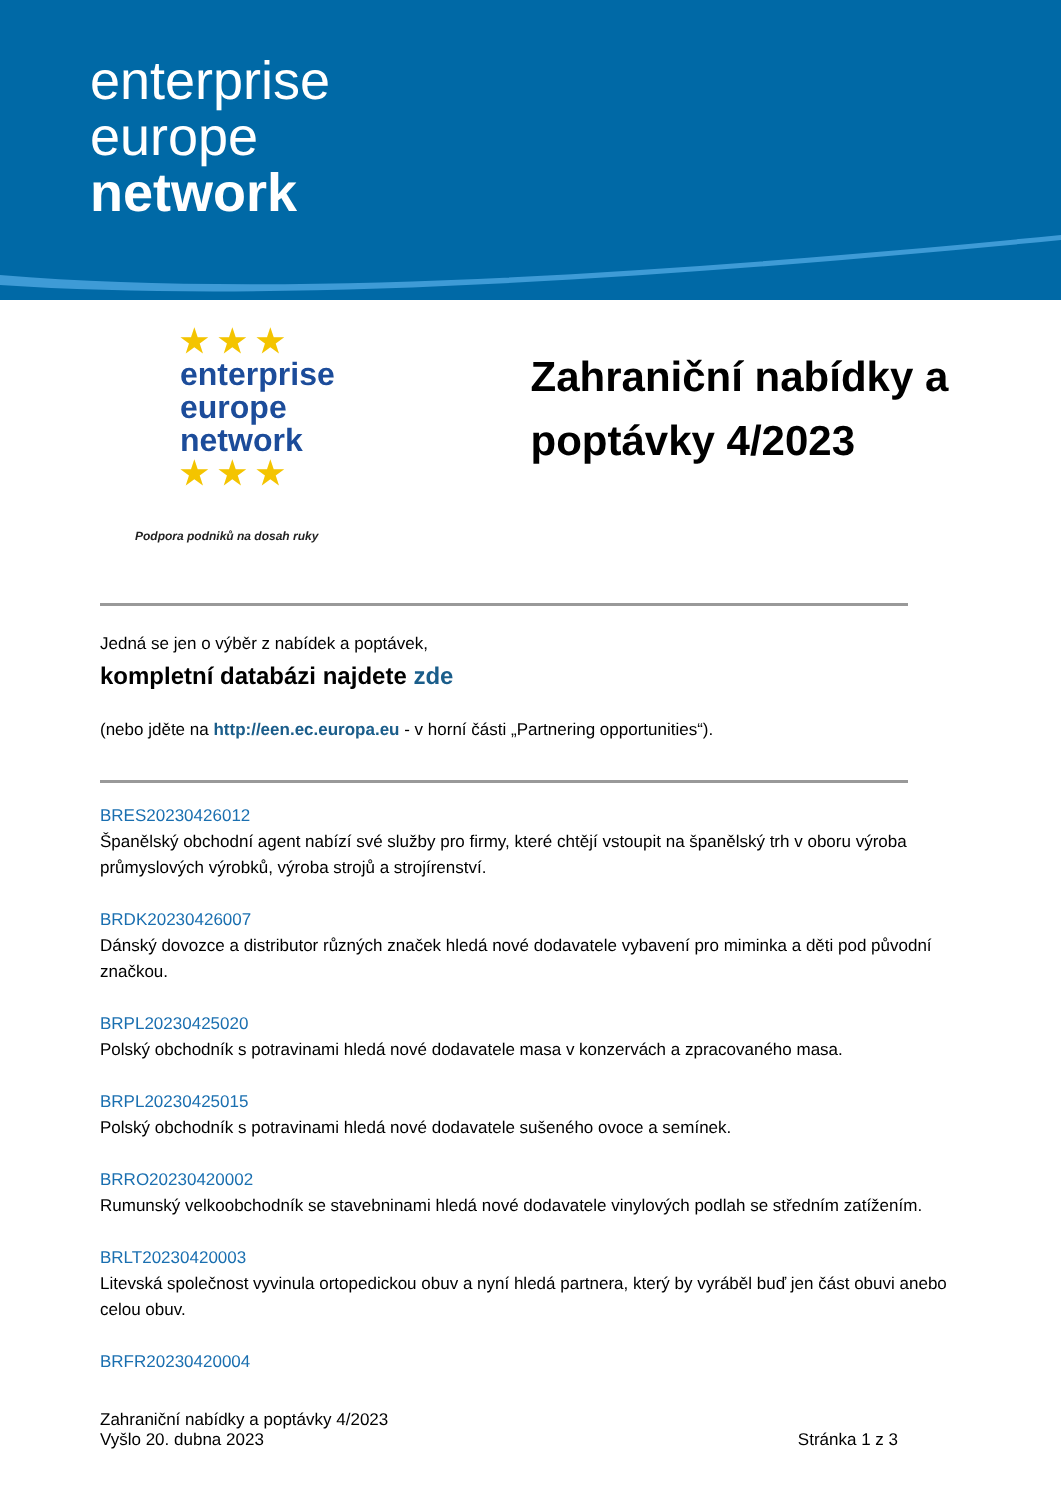enterprise
europe
network
★ ★ ★
enterprise
europe
network
★ ★ ★
Podpora podniků na dosah ruky
Zahraniční nabídky a poptávky 4/2023
Jedná se jen o výběr z nabídek a poptávek,
kompletní databázi najdete zde
(nebo jděte na http://een.ec.europa.eu - v horní části „Partnering opportunities“).
BRES20230426012
Španělský obchodní agent nabízí své služby pro firmy, které chtějí vstoupit na španělský trh v oboru výroba průmyslových výrobků, výroba strojů a strojírenství.
BRDK20230426007
Dánský dovozce a distributor různých značek hledá nové dodavatele vybavení pro miminka a děti pod původní značkou.
BRPL20230425020
Polský obchodník s potravinami hledá nové dodavatele masa v konzervách a zpracovaného masa.
BRPL20230425015
Polský obchodník s potravinami hledá nové dodavatele sušeného ovoce a semínek.
BRRO20230420002
Rumunský velkoobchodník se stavebninami hledá nové dodavatele vinylových podlah se středním zatížením.
BRLT20230420003
Litevská společnost vyvinula ortopedickou obuv a nyní hledá partnera, který by vyráběl buď jen část obuvi anebo celou obuv.
BRFR20230420004
Zahraniční nabídky a poptávky 4/2023
Vyšlo 20. dubna 2023
Stránka 1 z 3